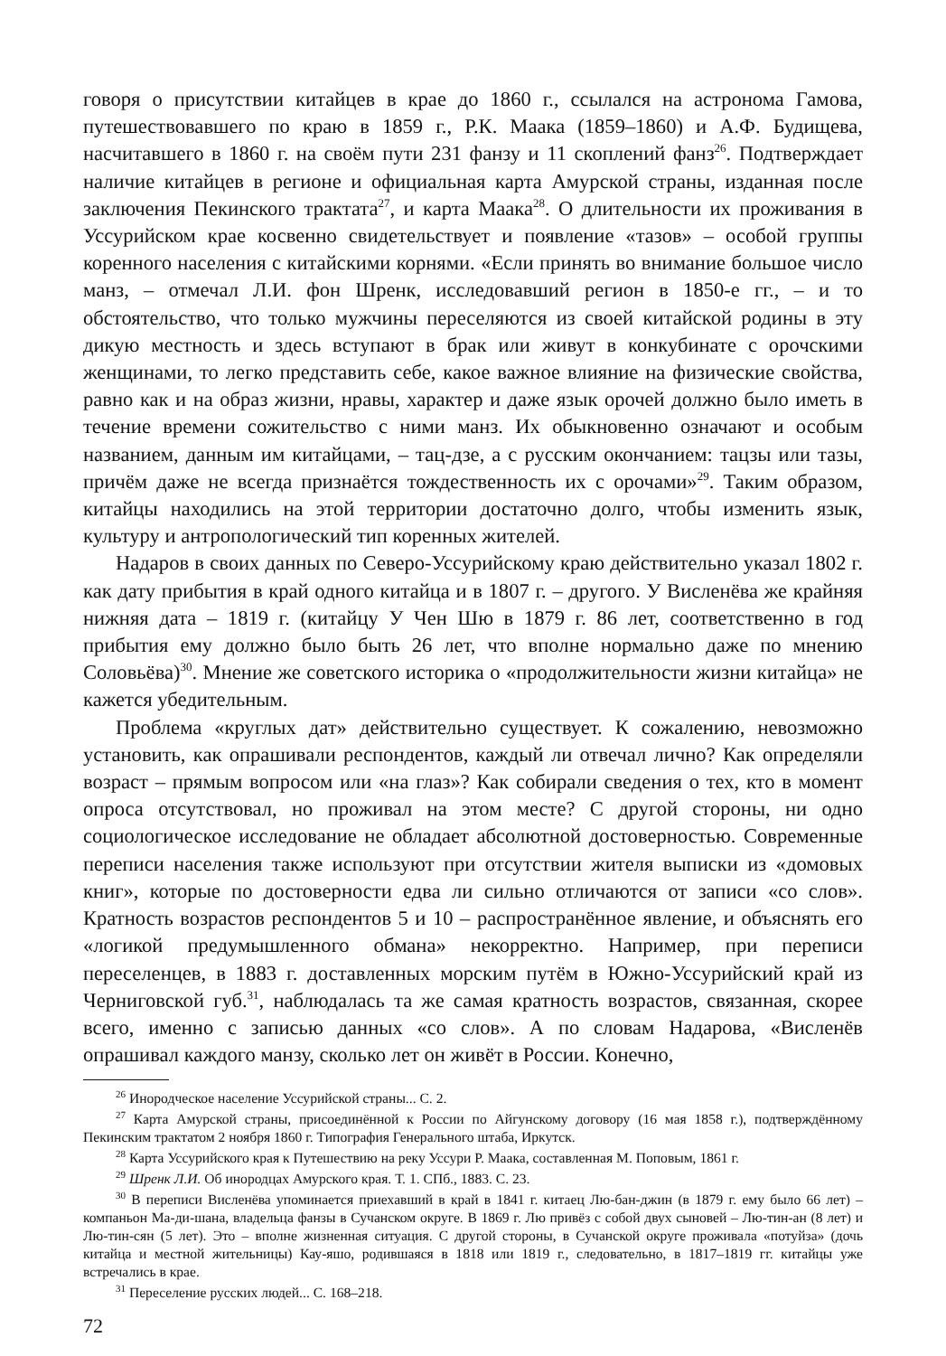говоря о присутствии китайцев в крае до 1860 г., ссылался на астронома Гамова, путешествовавшего по краю в 1859 г., Р.К. Маака (1859–1860) и А.Ф. Будищева, насчитавшего в 1860 г. на своём пути 231 фанзу и 11 скоплений фанз<sup>26</sup>. Подтверждает наличие китайцев в регионе и официальная карта Амурской страны, изданная после заключения Пекинского трактата<sup>27</sup>, и карта Маака<sup>28</sup>. О длительности их проживания в Уссурийском крае косвенно свидетельствует и появление «тазов» – особой группы коренного населения с китайскими корнями. «Если принять во внимание большое число манз, – отмечал Л.И. фон Шренк, исследовавший регион в 1850-е гг., – и то обстоятельство, что только мужчины переселяются из своей китайской родины в эту дикую местность и здесь вступают в брак или живут в конкубинате с орочскими женщинами, то легко представить себе, какое важное влияние на физические свойства, равно как и на образ жизни, нравы, характер и даже язык орочей должно было иметь в течение времени сожительство с ними манз. Их обыкновенно означают и особым названием, данным им китайцами, – тац-дзе, а с русским окончанием: тацзы или тазы, причём даже не всегда признаётся тождественность их с орочами»<sup>29</sup>. Таким образом, китайцы находились на этой территории достаточно долго, чтобы изменить язык, культуру и антропологический тип коренных жителей.
Надаров в своих данных по Северо-Уссурийскому краю действительно указал 1802 г. как дату прибытия в край одного китайца и в 1807 г. – другого. У Висленёва же крайняя нижняя дата – 1819 г. (китайцу У Чен Шю в 1879 г. 86 лет, соответственно в год прибытия ему должно было быть 26 лет, что вполне нормально даже по мнению Соловьёва)<sup>30</sup>. Мнение же советского историка о «продолжительности жизни китайца» не кажется убедительным.
Проблема «круглых дат» действительно существует. К сожалению, невозможно установить, как опрашивали респондентов, каждый ли отвечал лично? Как определяли возраст – прямым вопросом или «на глаз»? Как собирали сведения о тех, кто в момент опроса отсутствовал, но проживал на этом месте? С другой стороны, ни одно социологическое исследование не обладает абсолютной достоверностью. Современные переписи населения также используют при отсутствии жителя выписки из «домовых книг», которые по достоверности едва ли сильно отличаются от записи «со слов». Кратность возрастов респондентов 5 и 10 – распространённое явление, и объяснять его «логикой предумышленного обмана» некорректно. Например, при переписи переселенцев, в 1883 г. доставленных морским путём в Южно-Уссурийский край из Черниговской губ.<sup>31</sup>, наблюдалась та же самая кратность возрастов, связанная, скорее всего, именно с записью данных «со слов». А по словам Надарова, «Висленёв опрашивал каждого манзу, сколько лет он живёт в России. Конечно,
<sup>26</sup> Инородческое население Уссурийской страны... С. 2.
<sup>27</sup> Карта Амурской страны, присоединённой к России по Айгунскому договору (16 мая 1858 г.), подтверждённому Пекинским трактатом 2 ноября 1860 г. Типография Генерального штаба, Иркутск.
<sup>28</sup> Карта Уссурийского края к Путешествию на реку Уссури Р. Маака, составленная М. Поповым, 1861 г.
<sup>29</sup> Шренк Л.И. Об инородцах Амурского края. Т. 1. СПб., 1883. С. 23.
<sup>30</sup> В переписи Висленёва упоминается приехавший в край в 1841 г. китаец Лю-бан-джин (в 1879 г. ему было 66 лет) – компаньон Ма-ди-шана, владельца фанзы в Сучанском округе. В 1869 г. Лю привёз с собой двух сыновей – Лю-тин-ан (8 лет) и Лю-тин-сян (5 лет). Это – вполне жизненная ситуация. С другой стороны, в Сучанской округе проживала «потуйза» (дочь китайца и местной жительницы) Кау-яшо, родившаяся в 1818 или 1819 г., следовательно, в 1817–1819 гг. китайцы уже встречались в крае.
<sup>31</sup> Переселение русских людей... С. 168–218.
72